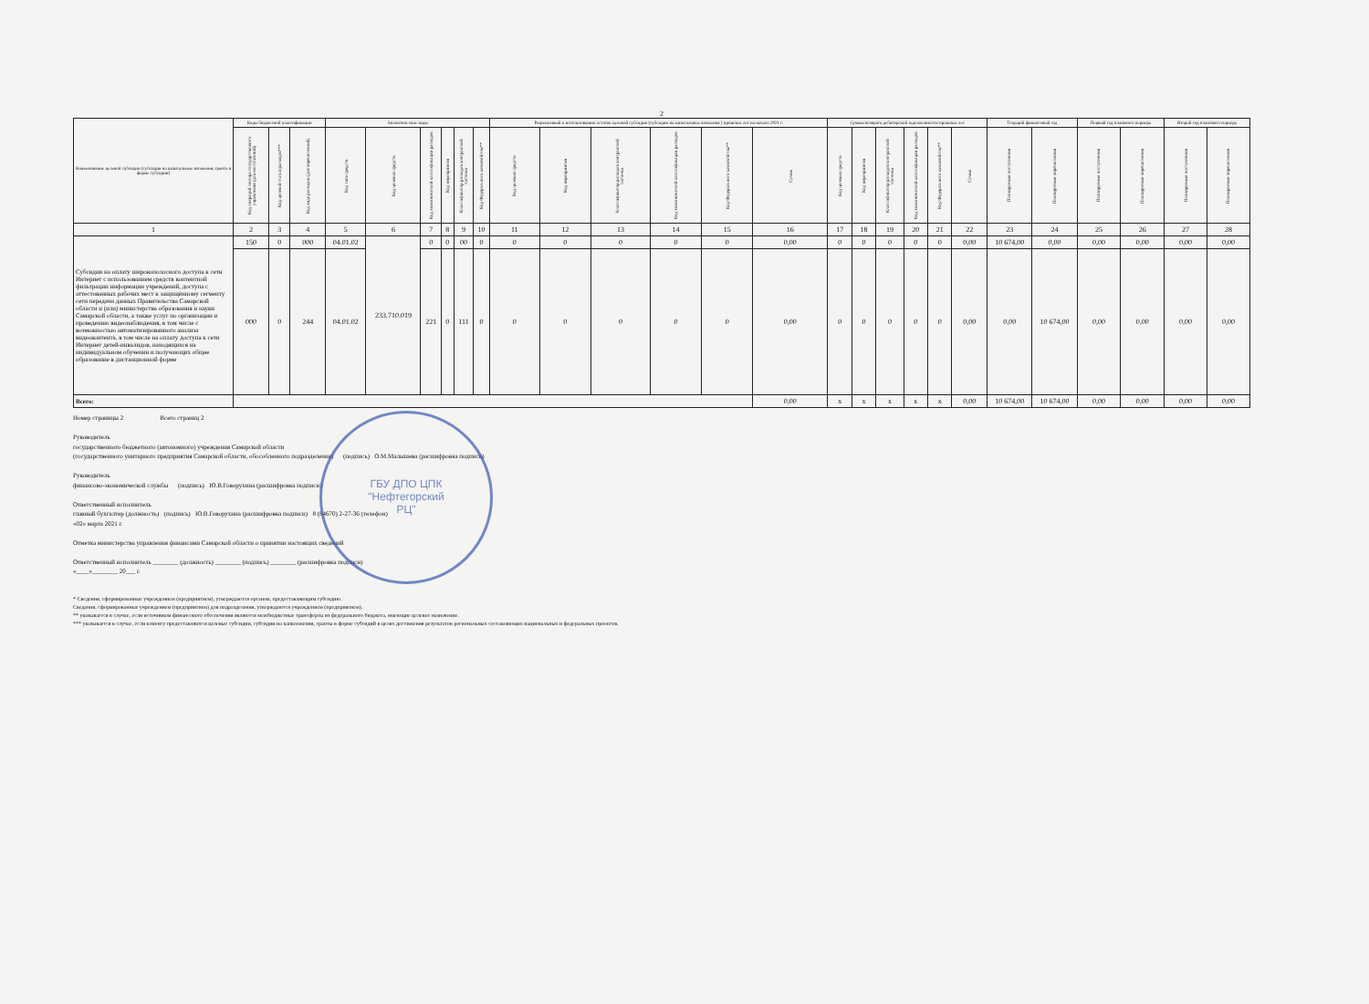2
| Наименование целевой субсидии (субсидии на капитальные вложения, гранта в форме субсидии) | Коды бюджетной классификации | | | Аналитические коды | | | | | | Разрешенный к использованию остаток целевой субсидии (субсидии на капитальные вложения ) прошлых лет на начало 2021 г. | | | | | | Суммы возврата дебиторской задолженности прошлых лет | | | | | | Текущий финансовый год | | Первый год планового периода | | Второй год планового периода | |
| --- | --- | --- | --- | --- | --- | --- | --- | --- | --- | --- | --- | --- | --- | --- | --- | --- | --- | --- | --- | --- | --- | --- | --- | --- | --- | --- | --- |
| | Код операций сектора государственного управления (для поступлений) | Код целевой статьи расходов*** | Код вида расходов (для перечислений) | Код типа средств | Код целевых средств | Код экономической классификации расходов | Код мероприятия | Классификатор расходов контрактной системы | Код Федерального казначейства** | Код целевых средств | Код мероприятия | Классификатор расходов контрактной системы | Код экономической классификации расходов | Код Федерального казначейства** | Сумма | Код целевых средств | Код мероприятия | Классификатор расходов контрактной системы | Код экономической классификации расходов | Код Федерального казначейства** | Сумма | Планируемые поступления | Планируемые перечисления | Планируемые поступления | Планируемые перечисления | Планируемые поступления | Планируемые перечисления |
| 1 | 2 | 3 | 4 | 5 | 6 | 7 | 8 | 9 | 10 | 11 | 12 | 13 | 14 | 15 | 16 | 17 | 18 | 19 | 20 | 21 | 22 | 23 | 24 | 25 | 26 | 27 | 28 |
| Субсидии на оплату широкополосного доступа к сети Интернет с использованием средств контентной фильтрации информации учреждений, доступа с аттестованных рабочих мест к защищённому сегменту сети передачи данных Правительства Самарской области и (или) министерства образования и науки Самарской области, а также услуг по организации и проведению видеонаблюдения, в том числе с возможностью автоматизированного анализа видеоконтента, в том числе на оплату доступа к сети Интернет детей-инвалидов, находящихся на индивидуальном обучении и получающих общее образование в дистанционной форме | 150 | 0 | 000 | 04.01.02 | 233.710.019 | 0 | 0 | 00 | 0 | 0 | 0 | 0 | 0 | 0 | 0,00 | 0 | 0 | 0 | 0 | 0 | 0,00 | 10 674,00 | 0,00 | 0,00 | 0,00 | 0,00 | 0,00 |
| | 000 | 0 | 244 | 04.01.02 | | 221 | 0 | 111 | 0 | 0 | 0 | 0 | 0 | 0 | 0,00 | 0 | 0 | 0 | 0 | 0 | 0,00 | 0,00 | 10 674,00 | 0,00 | 0,00 | 0,00 | 0,00 |
| Всего: | | | | | | | | | | | | | | | 0,00 | x | x | x | x | x | 0,00 | 10 674,00 | 10 674,00 | 0,00 | 0,00 | 0,00 | 0,00 |
Номер страницы 2 Всего страниц 2
Руководитель
государственного бюджетного (автономного) учреждения Самарской области
(государственного унитарного предприятия Самарской области, обособленного подразделения) (подпись) О.М.Малышева (расшифровка подписи)
Руководитель
финансово-экономической службы (подпись) Ю.В.Говорухина (расшифровка подписи)
Ответственный исполнитель
главный бухгалтер (должность) (подпись) Ю.В.Говорухина (расшифровка подписи) 8 (84670) 2-27-36 (телефон)
«02» марта 2021 г.
Отметка министерства управления финансами Самарской области о принятии настоящих сведений
Ответственный исполнитель ________ (должность) ________ (подпись) ________ (расшифровка подписи)
«____»________ 20___ г.
* Сведения, сформированные учреждением (предприятием), утверждаются органом, предоставляющим субсидию.
Сведения, сформированные учреждением (предприятием) для подразделения, утверждаются учреждением (предприятием).
** указывается в случае, если источником финансового обеспечения являются межбюджетные трансферты из федерального бюджета, имеющие целевое назначение.
*** указывается в случае, если клиенту предоставляются целевые субсидии, субсидии на капвложения, гранты в форме субсидий в целях достижения результатов региональных составляющих национальных и федеральных проектов.
ГБУ ДПО ЦПК
"Нефтегорский
РЦ"